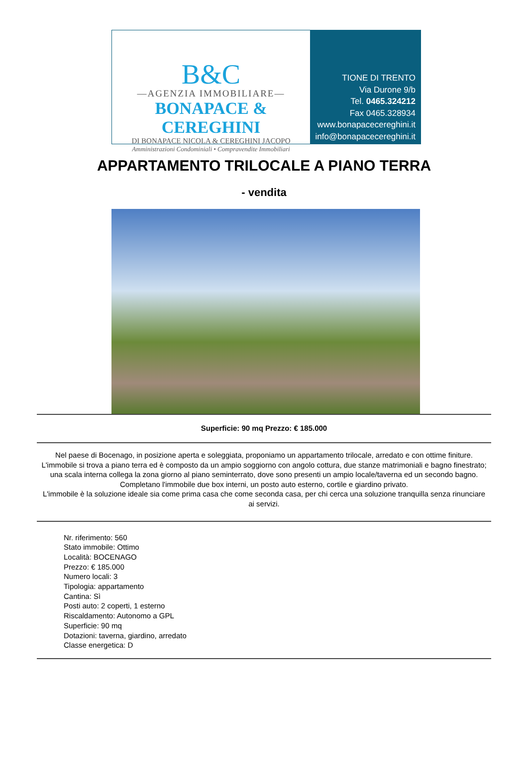B&C
—AGENZIA IMMOBILIARE—
BONAPACE & CEREGHINI
DI BONAPACE NICOLA & CEREGHINI JACOPO
Amministrazioni Condominiali • Compravendite Immobiliari
TIONE DI TRENTO
Via Durone 9/b
Tel. 0465.324212
Fax 0465.328934
www.bonapacecereghini.it
info@bonapacecereghini.it
APPARTAMENTO TRILOCALE A PIANO TERRA
- vendita
Superficie: 90 mq Prezzo: € 185.000
Nel paese di Bocenago, in posizione aperta e soleggiata, proponiamo un appartamento trilocale, arredato e con ottime finiture. L'immobile si trova a piano terra ed è composto da un ampio soggiorno con angolo cottura, due stanze matrimoniali e bagno finestrato; una scala interna collega la zona giorno al piano seminterrato, dove sono presenti un ampio locale/taverna ed un secondo bagno. Completano l'immobile due box interni, un posto auto esterno, cortile e giardino privato.
L'immobile è la soluzione ideale sia come prima casa che come seconda casa, per chi cerca una soluzione tranquilla senza rinunciare ai servizi.
Nr. riferimento: 560
Stato immobile: Ottimo
Località: BOCENAGO
Prezzo: € 185.000
Numero locali: 3
Tipologia: appartamento
Cantina: Sì
Posti auto: 2 coperti, 1 esterno
Riscaldamento: Autonomo a GPL
Superficie: 90 mq
Dotazioni: taverna, giardino, arredato
Classe energetica: D